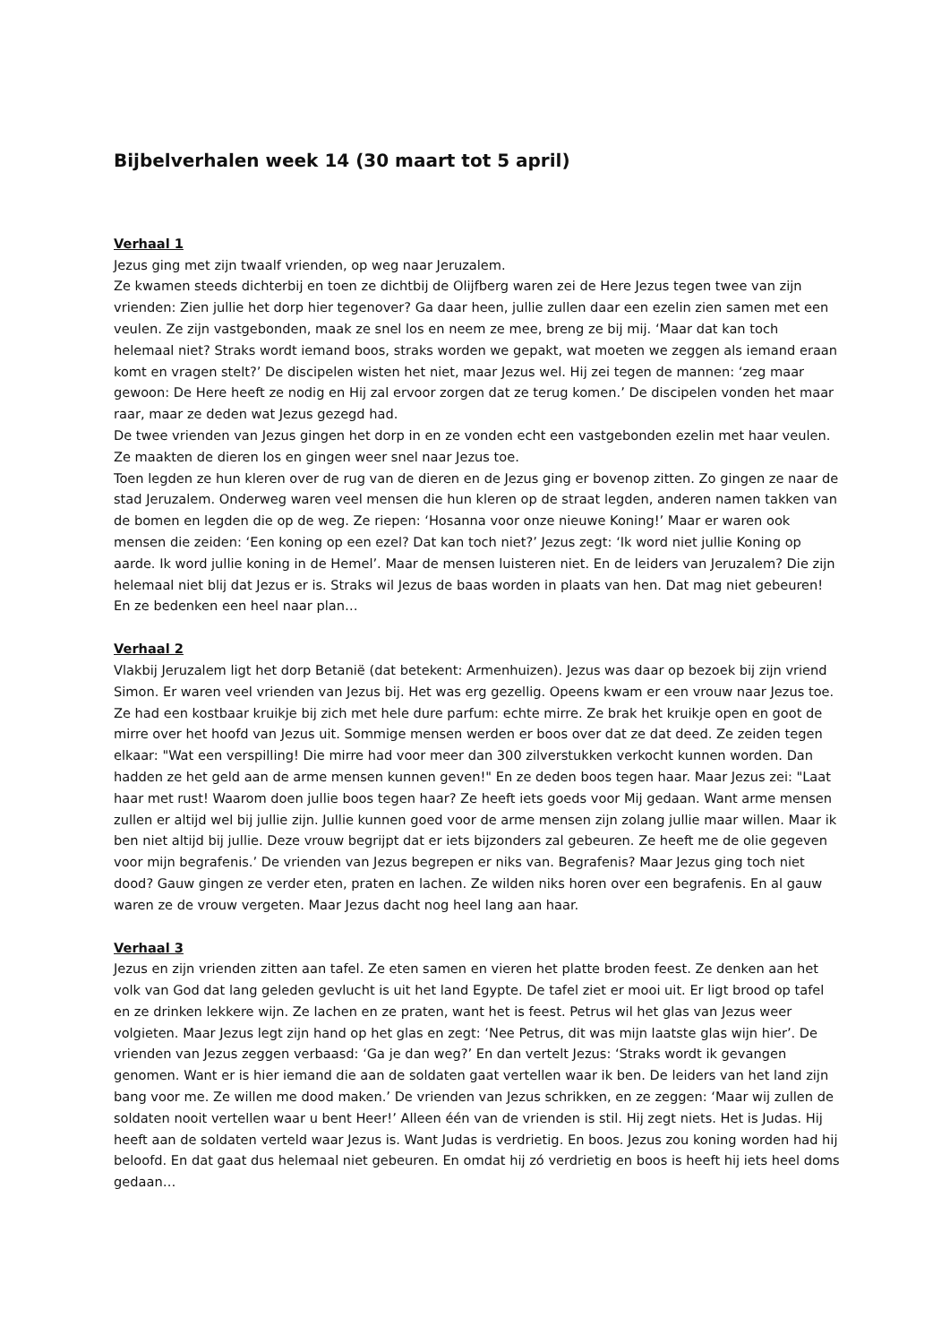Bijbelverhalen week 14 (30 maart tot 5 april)
Verhaal 1
Jezus ging met zijn twaalf vrienden, op weg naar Jeruzalem.
Ze kwamen steeds dichterbij en toen ze dichtbij de Olijfberg waren zei de Here Jezus tegen twee van zijn vrienden: Zien jullie het dorp hier tegenover? Ga daar heen, jullie zullen daar een ezelin zien samen met een veulen. Ze zijn vastgebonden, maak ze snel los en neem ze mee, breng ze bij mij. ‘Maar dat kan toch helemaal niet? Straks wordt iemand boos, straks worden we gepakt, wat moeten we zeggen als iemand eraan komt en vragen stelt?’ De discipelen wisten het niet, maar Jezus wel. Hij zei tegen de mannen: ‘zeg maar gewoon: De Here heeft ze nodig en Hij zal ervoor zorgen dat ze terug komen.’ De discipelen vonden het maar raar, maar ze deden wat Jezus gezegd had.
De twee vrienden van Jezus gingen het dorp in en ze vonden echt een vastgebonden ezelin met haar veulen. Ze maakten de dieren los en gingen weer snel naar Jezus toe.
Toen legden ze hun kleren over de rug van de dieren en de Jezus ging er bovenop zitten. Zo gingen ze naar de stad Jeruzalem. Onderweg waren veel mensen die hun kleren op de straat legden, anderen namen takken van de bomen en legden die op de weg. Ze riepen: ‘Hosanna voor onze nieuwe Koning!’ Maar er waren ook mensen die zeiden: ‘Een koning op een ezel? Dat kan toch niet?’ Jezus zegt: ‘Ik word niet jullie Koning op aarde. Ik word jullie koning in de Hemel’. Maar de mensen luisteren niet. En de leiders van Jeruzalem? Die zijn helemaal niet blij dat Jezus er is. Straks wil Jezus de baas worden in plaats van hen. Dat mag niet gebeuren! En ze bedenken een heel naar plan…
Verhaal 2
Vlakbij Jeruzalem ligt het dorp Betanië (dat betekent: Armenhuizen). Jezus was daar op bezoek bij zijn vriend Simon. Er waren veel vrienden van Jezus bij. Het was erg gezellig. Opeens kwam er een vrouw naar Jezus toe. Ze had een kostbaar kruikje bij zich met hele dure parfum: echte mirre. Ze brak het kruikje open en goot de mirre over het hoofd van Jezus uit. Sommige mensen werden er boos over dat ze dat deed. Ze zeiden tegen elkaar: "Wat een verspilling! Die mirre had voor meer dan 300 zilverstukken verkocht kunnen worden. Dan hadden ze het geld aan de arme mensen kunnen geven!" En ze deden boos tegen haar. Maar Jezus zei: "Laat haar met rust! Waarom doen jullie boos tegen haar? Ze heeft iets goeds voor Mij gedaan. Want arme mensen zullen er altijd wel bij jullie zijn. Jullie kunnen goed voor de arme mensen zijn zolang jullie maar willen. Maar ik ben niet altijd bij jullie. Deze vrouw begrijpt dat er iets bijzonders zal gebeuren. Ze heeft me de olie gegeven voor mijn begrafenis.’ De vrienden van Jezus begrepen er niks van. Begrafenis? Maar Jezus ging toch niet dood? Gauw gingen ze verder eten, praten en lachen. Ze wilden niks horen over een begrafenis. En al gauw waren ze de vrouw vergeten. Maar Jezus dacht nog heel lang aan haar.
Verhaal 3
Jezus en zijn vrienden zitten aan tafel. Ze eten samen en vieren het platte broden feest. Ze denken aan het volk van God dat lang geleden gevlucht is uit het land Egypte. De tafel ziet er mooi uit. Er ligt brood op tafel en ze drinken lekkere wijn. Ze lachen en ze praten, want het is feest. Petrus wil het glas van Jezus weer volgieten. Maar Jezus legt zijn hand op het glas en zegt: ‘Nee Petrus, dit was mijn laatste glas wijn hier’. De vrienden van Jezus zeggen verbaasd: ‘Ga je dan weg?’ En dan vertelt Jezus: ‘Straks wordt ik gevangen genomen. Want er is hier iemand die aan de soldaten gaat vertellen waar ik ben. De leiders van het land zijn bang voor me. Ze willen me dood maken.’ De vrienden van Jezus schrikken, en ze zeggen: ‘Maar wij zullen de soldaten nooit vertellen waar u bent Heer!’ Alleen één van de vrienden is stil. Hij zegt niets. Het is Judas. Hij heeft aan de soldaten verteld waar Jezus is. Want Judas is verdrietig. En boos. Jezus zou koning worden had hij beloofd. En dat gaat dus helemaal niet gebeuren. En omdat hij zó verdrietig en boos is heeft hij iets heel doms gedaan…